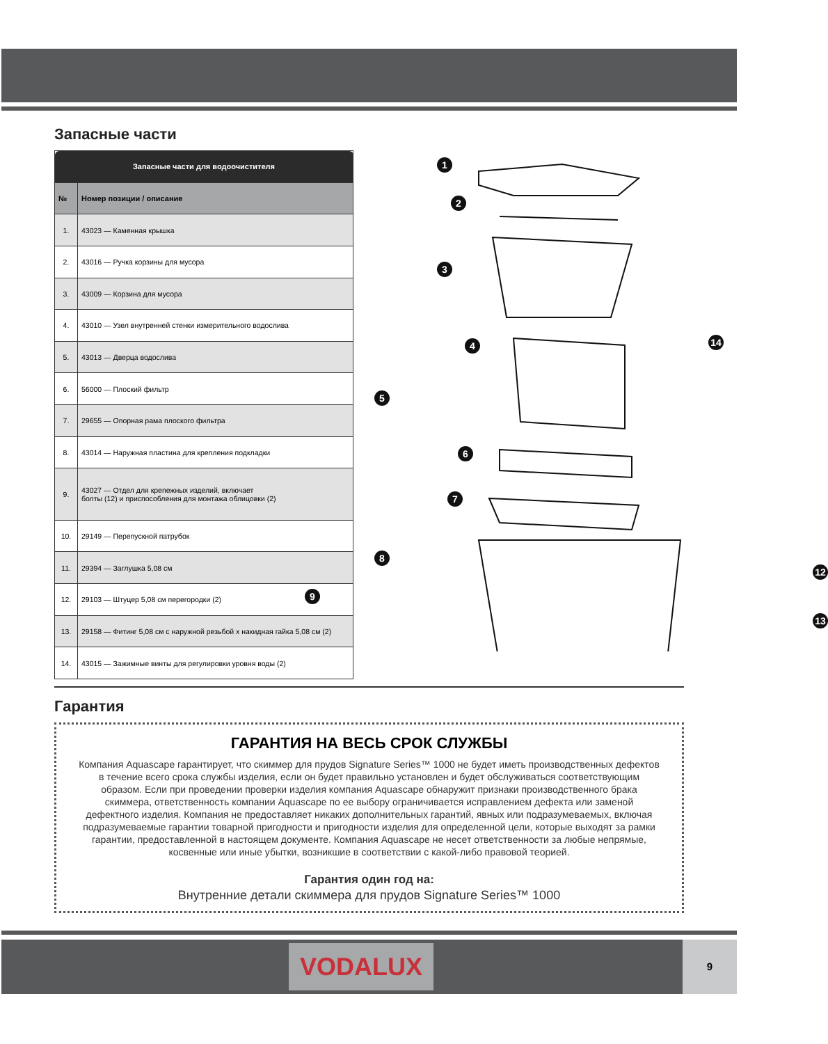Запасные части
| Запасные части для водоочистителя | |
| --- | --- |
| № | Номер позиции / описание |
| 1. | 43023 — Каменная крышка |
| 2. | 43016 — Ручка корзины для мусора |
| 3. | 43009 — Корзина для мусора |
| 4. | 43010 — Узел внутренней стенки измерительного водослива |
| 5. | 43013 — Дверца водослива |
| 6. | 56000 — Плоский фильтр |
| 7. | 29655 — Опорная рама плоского фильтра |
| 8. | 43014 — Наружная пластина для крепления подкладки |
| 9. | 43027 — Отдел для крепежных изделий, включает болты (12) и приспособления для монтажа облицовки (2) |
| 10. | 29149 — Перепускной патрубок |
| 11. | 29394 — Заглушка 5,08 см |
| 12. | 29103 — Штуцер 5,08 см перегородки (2) |
| 13. | 29158 — Фитинг 5,08 см с наружной резьбой x накидная гайка 5,08 см (2) |
| 14. | 43015 — Зажимные винты для регулировки уровня воды (2) |
1
2
3
4 14
5
6
7
8
9
12
13
Гарантия
ГАРАНТИЯ НА ВЕСЬ СРОК СЛУЖБЫ
Компания Aquascape гарантирует, что скиммер для прудов Signature Series™ 1000 не будет иметь производственных дефектов в течение всего срока службы изделия, если он будет правильно установлен и будет обслуживаться соответствующим образом. Если при проведении проверки изделия компания Aquascape обнаружит признаки производственного брака скиммера, ответственность компании Aquascape по ее выбору ограничивается исправлением дефекта или заменой дефектного изделия. Компания не предоставляет никаких дополнительных гарантий, явных или подразумеваемых, включая подразумеваемые гарантии товарной пригодности и пригодности изделия для определенной цели, которые выходят за рамки гарантии, предоставленной в настоящем документе. Компания Aquascape не несет ответственности за любые непрямые, косвенные или иные убытки, возникшие в соответствии с какой-либо правовой теорией.
Гарантия один год на:
Внутренние детали скиммера для прудов Signature Series™ 1000
VODALUX 9